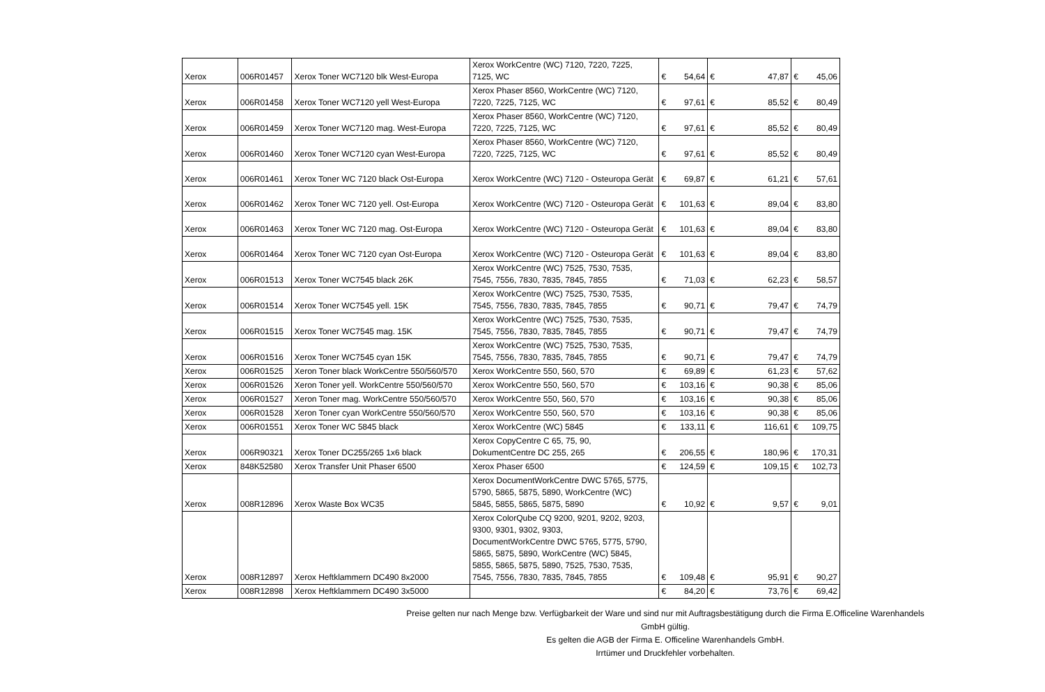| Xerox | 006R01457 | Xerox Toner WC7120 blk West-Europa | Xerox WorkCentre (WC) 7120, 7220, 7225, 7125, WC | € | 54,64 | € | 47,87 | € | 45,06 |
| Xerox | 006R01458 | Xerox Toner WC7120 yell West-Europa | Xerox Phaser 8560, WorkCentre (WC) 7120, 7220, 7225, 7125, WC | € | 97,61 | € | 85,52 | € | 80,49 |
| Xerox | 006R01459 | Xerox Toner WC7120 mag. West-Europa | Xerox Phaser 8560, WorkCentre (WC) 7120, 7220, 7225, 7125, WC | € | 97,61 | € | 85,52 | € | 80,49 |
| Xerox | 006R01460 | Xerox Toner WC7120 cyan West-Europa | Xerox Phaser 8560, WorkCentre (WC) 7120, 7220, 7225, 7125, WC | € | 97,61 | € | 85,52 | € | 80,49 |
| Xerox | 006R01461 | Xerox Toner WC 7120 black Ost-Europa | Xerox WorkCentre (WC) 7120 - Osteuropa Gerät | € | 69,87 | € | 61,21 | € | 57,61 |
| Xerox | 006R01462 | Xerox Toner WC 7120 yell. Ost-Europa | Xerox WorkCentre (WC) 7120 - Osteuropa Gerät | € | 101,63 | € | 89,04 | € | 83,80 |
| Xerox | 006R01463 | Xerox Toner WC 7120 mag. Ost-Europa | Xerox WorkCentre (WC) 7120 - Osteuropa Gerät | € | 101,63 | € | 89,04 | € | 83,80 |
| Xerox | 006R01464 | Xerox Toner WC 7120 cyan Ost-Europa | Xerox WorkCentre (WC) 7120 - Osteuropa Gerät | € | 101,63 | € | 89,04 | € | 83,80 |
| Xerox | 006R01513 | Xerox Toner WC7545 black 26K | Xerox WorkCentre (WC) 7525, 7530, 7535, 7545, 7556, 7830, 7835, 7845, 7855 | € | 71,03 | € | 62,23 | € | 58,57 |
| Xerox | 006R01514 | Xerox Toner WC7545 yell. 15K | Xerox WorkCentre (WC) 7525, 7530, 7535, 7545, 7556, 7830, 7835, 7845, 7855 | € | 90,71 | € | 79,47 | € | 74,79 |
| Xerox | 006R01515 | Xerox Toner WC7545 mag. 15K | Xerox WorkCentre (WC) 7525, 7530, 7535, 7545, 7556, 7830, 7835, 7845, 7855 | € | 90,71 | € | 79,47 | € | 74,79 |
| Xerox | 006R01516 | Xerox Toner WC7545 cyan 15K | Xerox WorkCentre (WC) 7525, 7530, 7535, 7545, 7556, 7830, 7835, 7845, 7855 | € | 90,71 | € | 79,47 | € | 74,79 |
| Xerox | 006R01525 | Xeron Toner black WorkCentre 550/560/570 | Xerox WorkCentre 550, 560, 570 | € | 69,89 | € | 61,23 | € | 57,62 |
| Xerox | 006R01526 | Xeron Toner yell. WorkCentre 550/560/570 | Xerox WorkCentre 550, 560, 570 | € | 103,16 | € | 90,38 | € | 85,06 |
| Xerox | 006R01527 | Xeron Toner mag. WorkCentre 550/560/570 | Xerox WorkCentre 550, 560, 570 | € | 103,16 | € | 90,38 | € | 85,06 |
| Xerox | 006R01528 | Xeron Toner cyan WorkCentre 550/560/570 | Xerox WorkCentre 550, 560, 570 | € | 103,16 | € | 90,38 | € | 85,06 |
| Xerox | 006R01551 | Xerox Toner WC 5845 black | Xerox WorkCentre (WC) 5845 | € | 133,11 | € | 116,61 | € | 109,75 |
| Xerox | 006R90321 | Xerox Toner DC255/265 1x6 black | Xerox CopyCentre C 65, 75, 90, DokumentCentre DC 255, 265 | € | 206,55 | € | 180,96 | € | 170,31 |
| Xerox | 848K52580 | Xerox Transfer Unit Phaser 6500 | Xerox Phaser 6500 | € | 124,59 | € | 109,15 | € | 102,73 |
| Xerox | 008R12896 | Xerox Waste Box WC35 | Xerox DocumentWorkCentre DWC 5765, 5775, 5790, 5865, 5875, 5890, WorkCentre (WC) 5845, 5855, 5865, 5875, 5890 | € | 10,92 | € | 9,57 | € | 9,01 |
| Xerox | 008R12897 | Xerox Heftklammern DC490 8x2000 | Xerox ColorQube CQ 9200, 9201, 9202, 9203, 9300, 9301, 9302, 9303, DocumentWorkCentre DWC 5765, 5775, 5790, 5865, 5875, 5890, WorkCentre (WC) 5845, 5855, 5865, 5875, 5890, 7525, 7530, 7535, 7545, 7556, 7830, 7835, 7845, 7855 | € | 109,48 | € | 95,91 | € | 90,27 |
| Xerox | 008R12898 | Xerox Heftklammern DC490 3x5000 | | € | 84,20 | € | 73,76 | € | 69,42 |
Preise gelten nur nach Menge bzw. Verfügbarkeit der Ware und sind nur mit Auftragsbestätigung durch die Firma E.Officeline Warenhandels GmbH gültig.
Es gelten die AGB der Firma E. Officeline Warenhandels GmbH.
Irrtümer und Druckfehler vorbehalten.